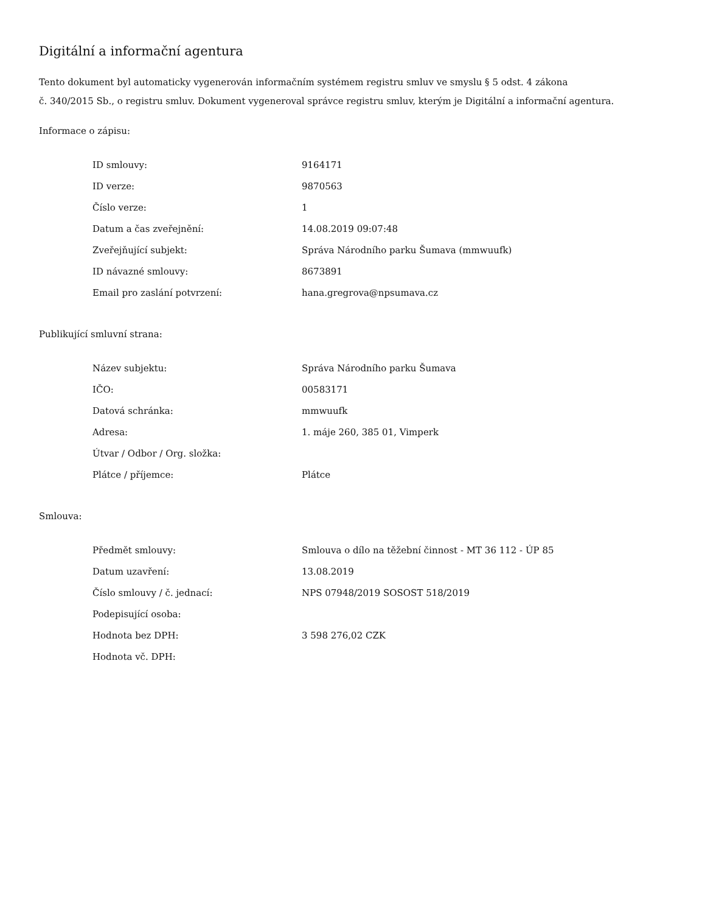Digitální a informační agentura
Tento dokument byl automaticky vygenerován informačním systémem registru smluv ve smyslu § 5 odst. 4 zákona
č. 340/2015 Sb., o registru smluv. Dokument vygeneroval správce registru smluv, kterým je Digitální a informační agentura.
Informace o zápisu:
| ID smlouvy: | 9164171 |
| ID verze: | 9870563 |
| Číslo verze: | 1 |
| Datum a čas zveřejnění: | 14.08.2019 09:07:48 |
| Zveřejňující subjekt: | Správa Národního parku Šumava (mmwuufk) |
| ID návazné smlouvy: | 8673891 |
| Email pro zaslání potvrzení: | hana.gregrova@npsumava.cz |
Publikující smluvní strana:
| Název subjektu: | Správa Národního parku Šumava |
| IČO: | 00583171 |
| Datová schránka: | mmwuufk |
| Adresa: | 1. máje 260, 385 01, Vimperk |
| Útvar / Odbor / Org. složka: | |
| Plátce / příjemce: | Plátce |
Smlouva:
| Předmět smlouvy: | Smlouva o dílo na těžební činnost - MT 36 112 - ÚP 85 |
| Datum uzavření: | 13.08.2019 |
| Číslo smlouvy / č. jednací: | NPS 07948/2019 SOSOST 518/2019 |
| Podepisující osoba: | |
| Hodnota bez DPH: | 3 598 276,02 CZK |
| Hodnota vč. DPH: | |